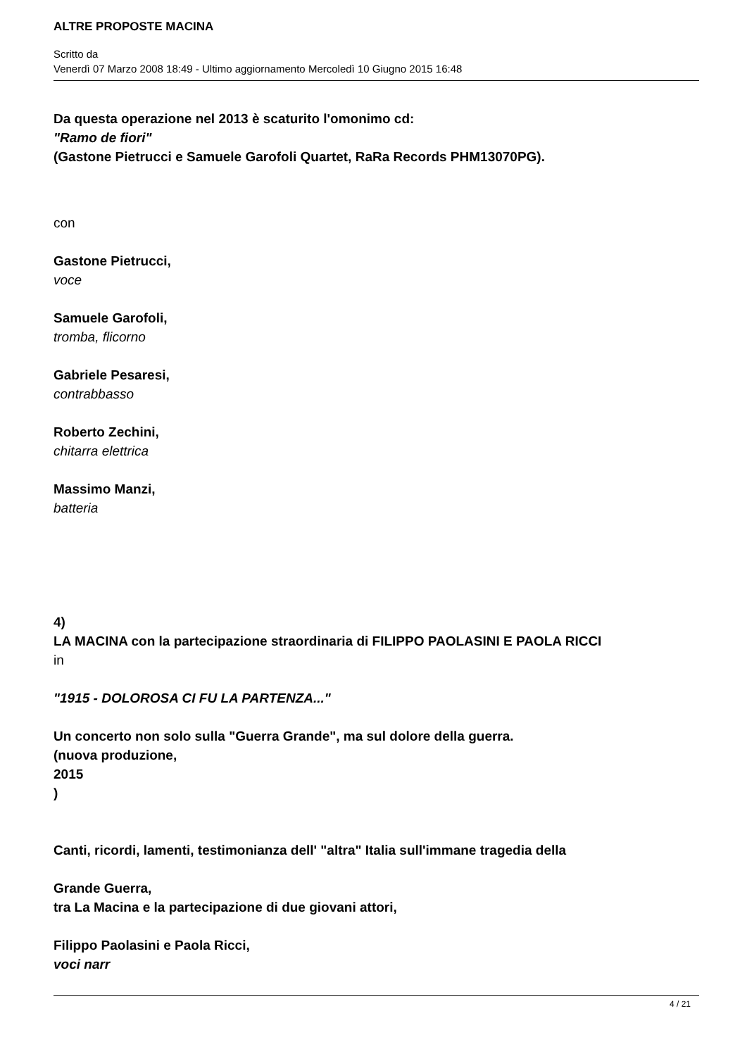ALTRE PROPOSTE MACINA
Scritto da
Venerdì 07 Marzo 2008 18:49 - Ultimo aggiornamento Mercoledì 10 Giugno 2015 16:48
Da questa operazione nel 2013 è scaturito l'omonimo cd:
"Ramo de fiori"
(Gastone Pietrucci e Samuele Garofoli Quartet, RaRa Records PHM13070PG).
con
Gastone Pietrucci,
voce
Samuele Garofoli,
tromba, flicorno
Gabriele Pesaresi,
contrabbasso
Roberto Zechini,
chitarra elettrica
Massimo Manzi,
batteria
4)
LA MACINA con la partecipazione straordinaria di FILIPPO PAOLASINI E PAOLA RICCI
in
"1915 - DOLOROSA CI FU LA PARTENZA..."
Un concerto non solo sulla "Guerra Grande", ma sul dolore della guerra.
(nuova produzione,
2015
)
Canti, ricordi, lamenti, testimonianza dell' "altra" Italia sull'immane tragedia della
Grande Guerra,
tra La Macina e la partecipazione di due giovani attori,
Filippo Paolasini e Paola Ricci,
voci narr
4 / 21